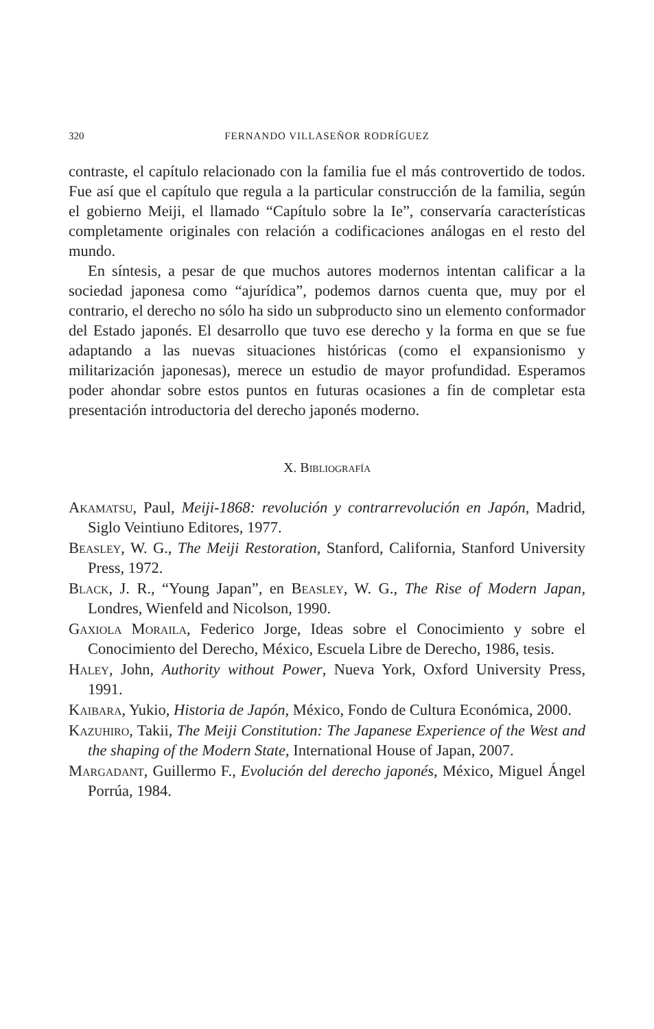320 FERNANDO VILLASEÑOR RODRÍGUEZ
contraste, el capítulo relacionado con la familia fue el más controvertido de todos. Fue así que el capítulo que regula a la particular construcción de la familia, según el gobierno Meiji, el llamado “Capítulo sobre la Ie”, conservaría características completamente originales con relación a codificaciones análogas en el resto del mundo.
En síntesis, a pesar de que muchos autores modernos intentan calificar a la sociedad japonesa como “ajurídica”, podemos darnos cuenta que, muy por el contrario, el derecho no sólo ha sido un subproducto sino un elemento conformador del Estado japonés. El desarrollo que tuvo ese derecho y la forma en que se fue adaptando a las nuevas situaciones históricas (como el expansionismo y militarización japonesas), merece un estudio de mayor profundidad. Esperamos poder ahondar sobre estos puntos en futuras ocasiones a fin de completar esta presentación introductoria del derecho japonés moderno.
X. Bibliografía
Akamatsu, Paul, Meiji-1868: revolución y contrarrevolución en Japón, Madrid, Siglo Veintiuno Editores, 1977.
Beasley, W. G., The Meiji Restoration, Stanford, California, Stanford University Press, 1972.
Black, J. R., “Young Japan”, en Beasley, W. G., The Rise of Modern Japan, Londres, Wienfeld and Nicolson, 1990.
Gaxiola Moraila, Federico Jorge, Ideas sobre el Conocimiento y sobre el Conocimiento del Derecho, México, Escuela Libre de Derecho, 1986, tesis.
Haley, John, Authority without Power, Nueva York, Oxford University Press, 1991.
Kaibara, Yukio, Historia de Japón, México, Fondo de Cultura Económica, 2000.
Kazuhiro, Takii, The Meiji Constitution: The Japanese Experience of the West and the shaping of the Modern State, International House of Japan, 2007.
Margadant, Guillermo F., Evolución del derecho japonés, México, Miguel Ángel Porrúa, 1984.